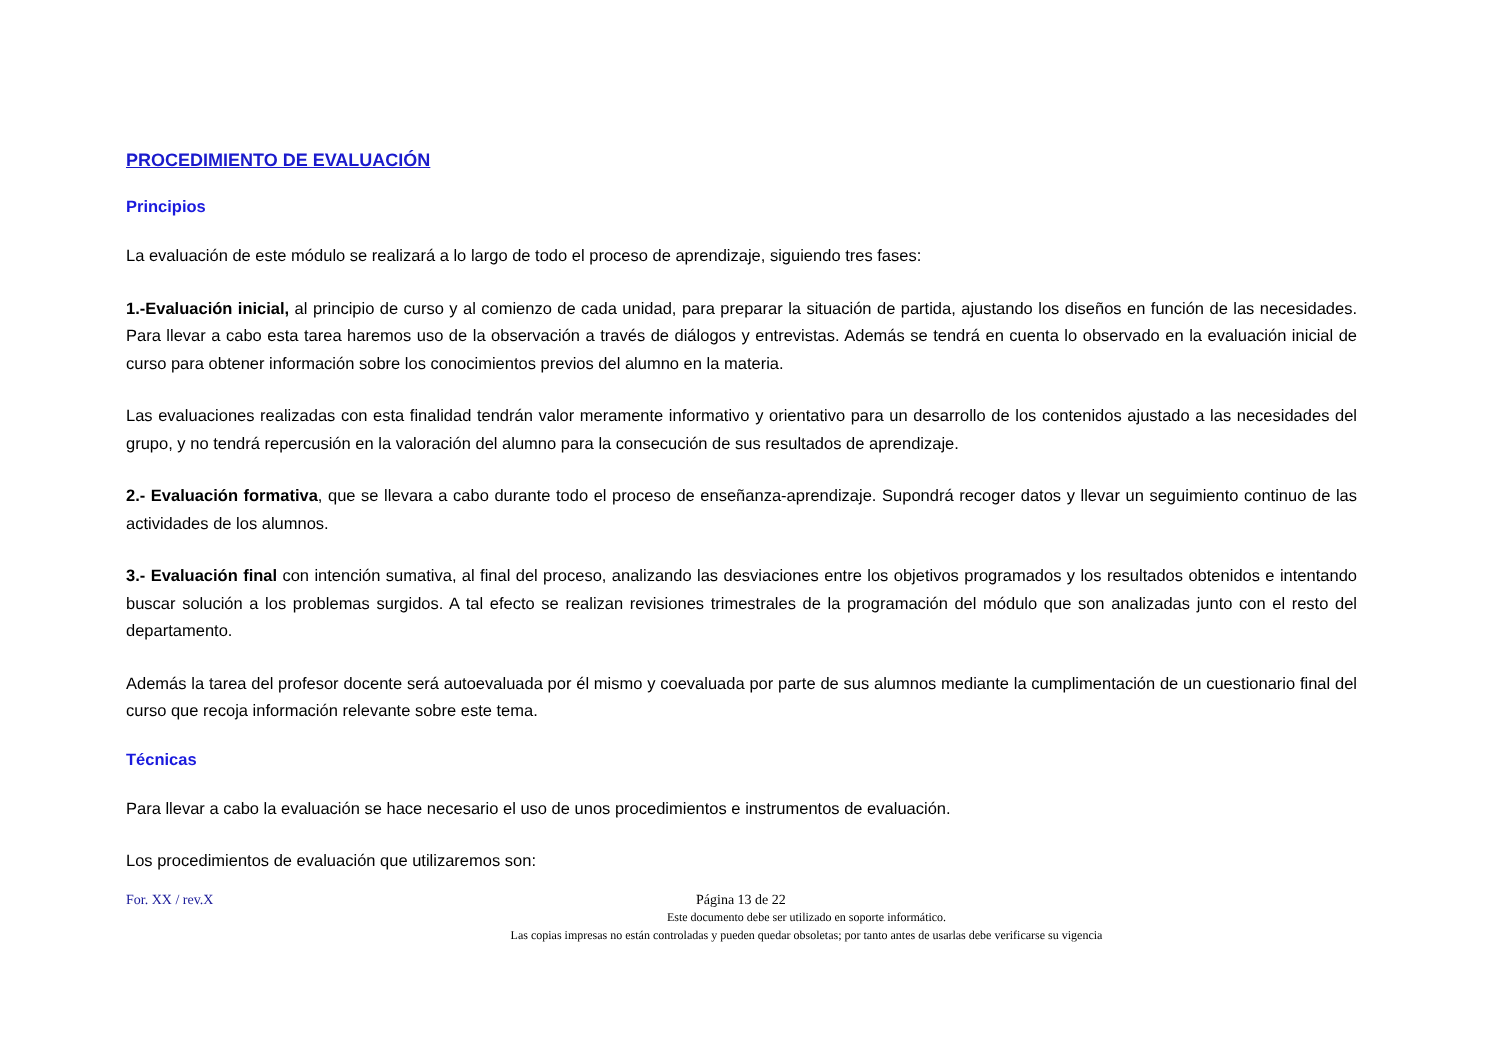PROCEDIMIENTO DE EVALUACIÓN
Principios
La evaluación de este módulo se realizará a lo largo de todo el proceso de aprendizaje, siguiendo tres fases:
1.-Evaluación inicial, al principio de curso y al comienzo de cada unidad, para preparar la situación de partida, ajustando los diseños en función de las necesidades. Para llevar a cabo esta tarea haremos uso de la observación a través de diálogos y entrevistas. Además se tendrá en cuenta lo observado en la evaluación inicial de curso para obtener información sobre los conocimientos previos del alumno en la materia.
Las evaluaciones realizadas con esta finalidad tendrán valor meramente informativo y orientativo para un desarrollo de los contenidos ajustado a las necesidades del grupo, y no tendrá repercusión en la valoración del alumno para la consecución de sus resultados de aprendizaje.
2.- Evaluación formativa, que se llevara a cabo durante todo el proceso de enseñanza-aprendizaje. Supondrá recoger datos y llevar un seguimiento continuo de las actividades de los alumnos.
3.- Evaluación final con intención sumativa, al final del proceso, analizando las desviaciones entre los objetivos programados y los resultados obtenidos e intentando buscar solución a los problemas surgidos. A tal efecto se realizan revisiones trimestrales de la programación del módulo que son analizadas junto con el resto del departamento.
Además la tarea del profesor docente será autoevaluada por él mismo y coevaluada por parte de sus alumnos mediante la cumplimentación de un cuestionario final del curso que recoja información relevante sobre este tema.
Técnicas
Para llevar a cabo la evaluación se hace necesario el uso de unos procedimientos e instrumentos de evaluación.
Los procedimientos de evaluación que utilizaremos son:
For. XX / rev.X Página 13 de 22
Este documento debe ser utilizado en soporte informático.
Las copias impresas no están controladas y pueden quedar obsoletas; por tanto antes de usarlas debe verificarse su vigencia